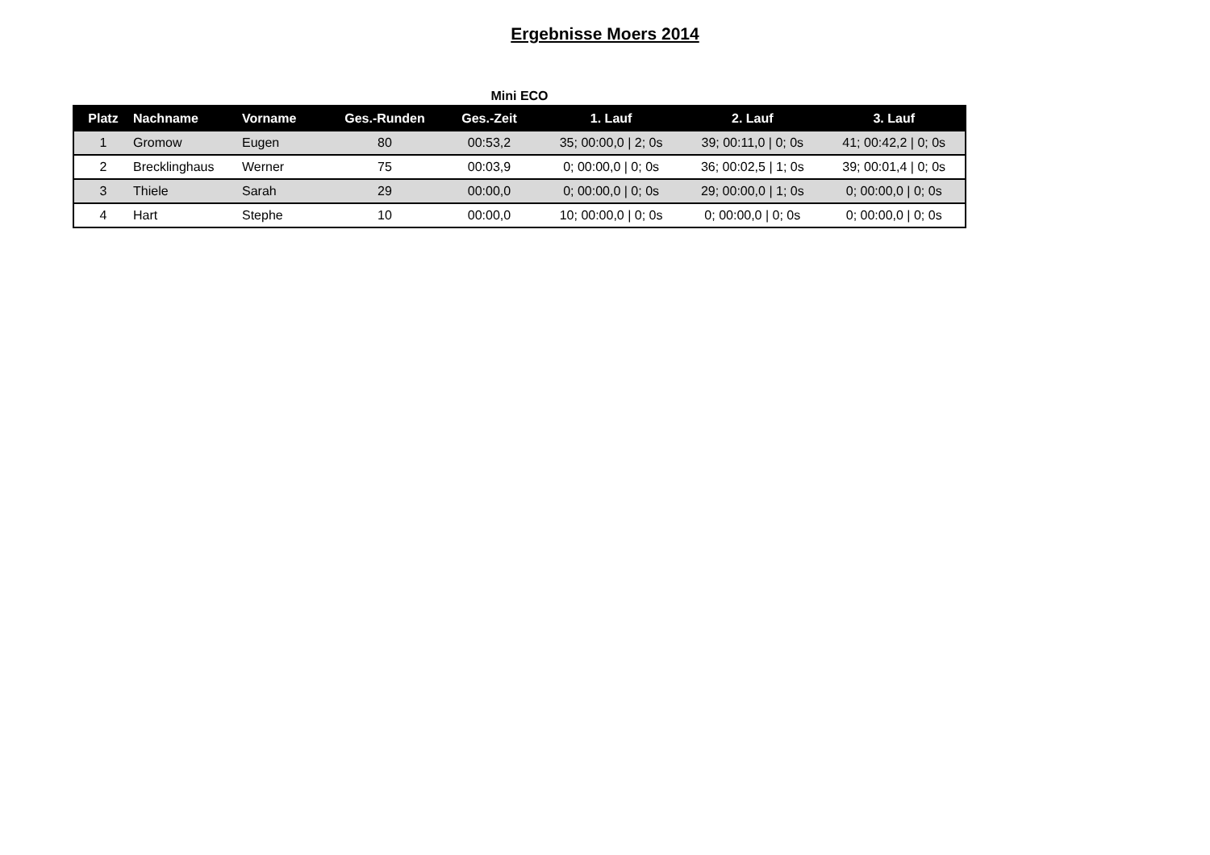Ergebnisse Moers 2014
Mini ECO
| Platz | Nachname | Vorname | Ges.-Runden | Ges.-Zeit | 1. Lauf | 2. Lauf | 3. Lauf |
| --- | --- | --- | --- | --- | --- | --- | --- |
| 1 | Gromow | Eugen | 80 | 00:53,2 | 35; 00:00,0 / 2; 0s | 39; 00:11,0 / 0; 0s | 41; 00:42,2 / 0; 0s |
| 2 | Brecklinghaus | Werner | 75 | 00:03,9 | 0; 00:00,0 / 0; 0s | 36; 00:02,5 / 1; 0s | 39; 00:01,4 / 0; 0s |
| 3 | Thiele | Sarah | 29 | 00:00,0 | 0; 00:00,0 / 0; 0s | 29; 00:00,0 / 1; 0s | 0; 00:00,0 / 0; 0s |
| 4 | Hart | Stephe | 10 | 00:00,0 | 10; 00:00,0 / 0; 0s | 0; 00:00,0 / 0; 0s | 0; 00:00,0 / 0; 0s |